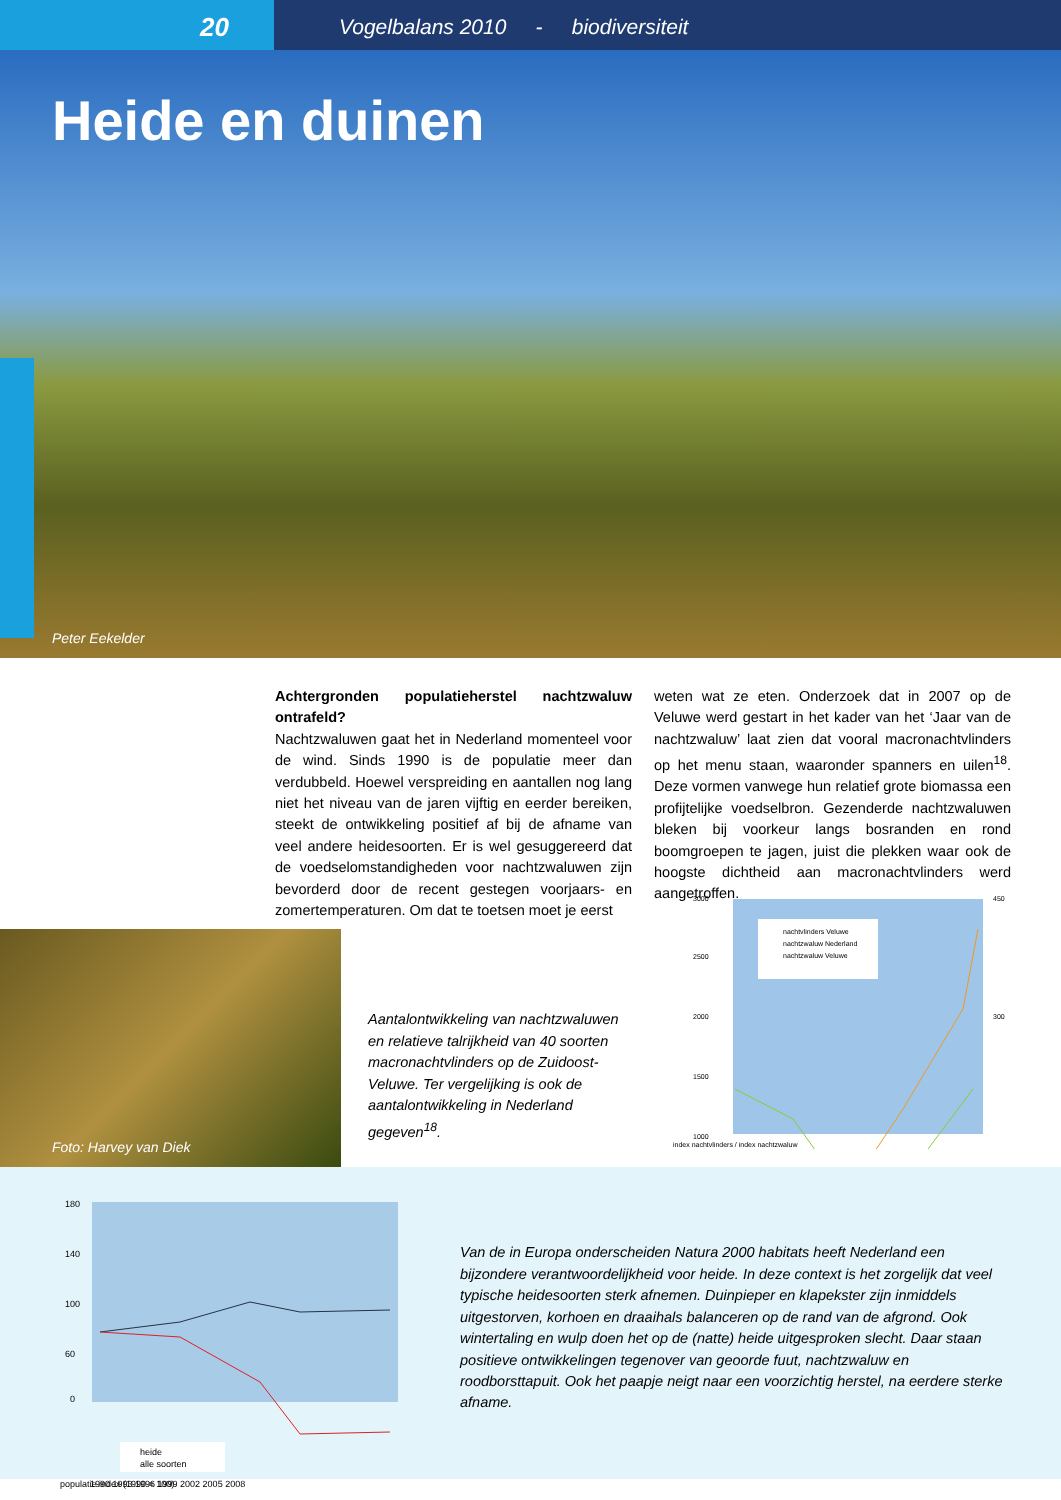20
Vogelbalans 2010 - biodiversiteit
Heide en duinen
Peter Eekelder
Achtergronden populatieherstel nachtzwaluw ontrafeld?
Nachtzwaluwen gaat het in Nederland momenteel voor de wind. Sinds 1990 is de populatie meer dan verdubbeld. Hoewel verspreiding en aantallen nog lang niet het niveau van de jaren vijftig en eerder bereiken, steekt de ontwikkeling positief af bij de afname van veel andere heidesoorten. Er is wel gesuggereerd dat de voedselomstandigheden voor nachtzwaluwen zijn bevorderd door de recent gestegen voorjaars- en zomertemperaturen. Om dat te toetsen moet je eerst
weten wat ze eten. Onderzoek dat in 2007 op de Veluwe werd gestart in het kader van het ‘Jaar van de nachtzwaluw’ laat zien dat vooral macronachtvlinders op het menu staan, waaronder spanners en uilen<sup>18</sup>. Deze vormen vanwege hun relatief grote biomassa een profijtelijke voedselbron. Gezenderde nachtzwaluwen bleken bij voorkeur langs bosranden en rond boomgroepen te jagen, juist die plekken waar ook de hoogste dichtheid aan macronachtvlinders werd aangetroffen.
Foto: Harvey van Diek
Aantalontwikkeling van nachtzwaluwen en relatieve talrijkheid van 40 soorten macronachtvlinders op de Zuidoost-Veluwe. Ter vergelijking is ook de aantalontwikkeling in Nederland gegeven<sup>18</sup>.
3000
2500
2000
1500
1000
450
300
nachtvlinders Veluwe
nachtzwaluw Nederland
nachtzwaluw Veluwe
index nachtvlinders / index nachtzwaluw
180
140
100
60
0
heide
alle soorten
1990 1993 1996 1999 2002 2005 2008
populatie index (1990 = 100)
Van de in Europa onderscheiden Natura 2000 habitats heeft Nederland een bijzondere verantwoordelijkheid voor heide. In deze context is het zorgelijk dat veel typische heidesoorten sterk afnemen. Duinpieper en klapekster zijn inmiddels uitgestorven, korhoen en draaihals balanceren op de rand van de afgrond. Ook wintertaling en wulp doen het op de (natte) heide uitgesproken slecht. Daar staan positieve ontwikkelingen tegenover van geoorde fuut, nachtzwaluw en roodborsttapuit. Ook het paapje neigt naar een voorzichtig herstel, na eerdere sterke afname.